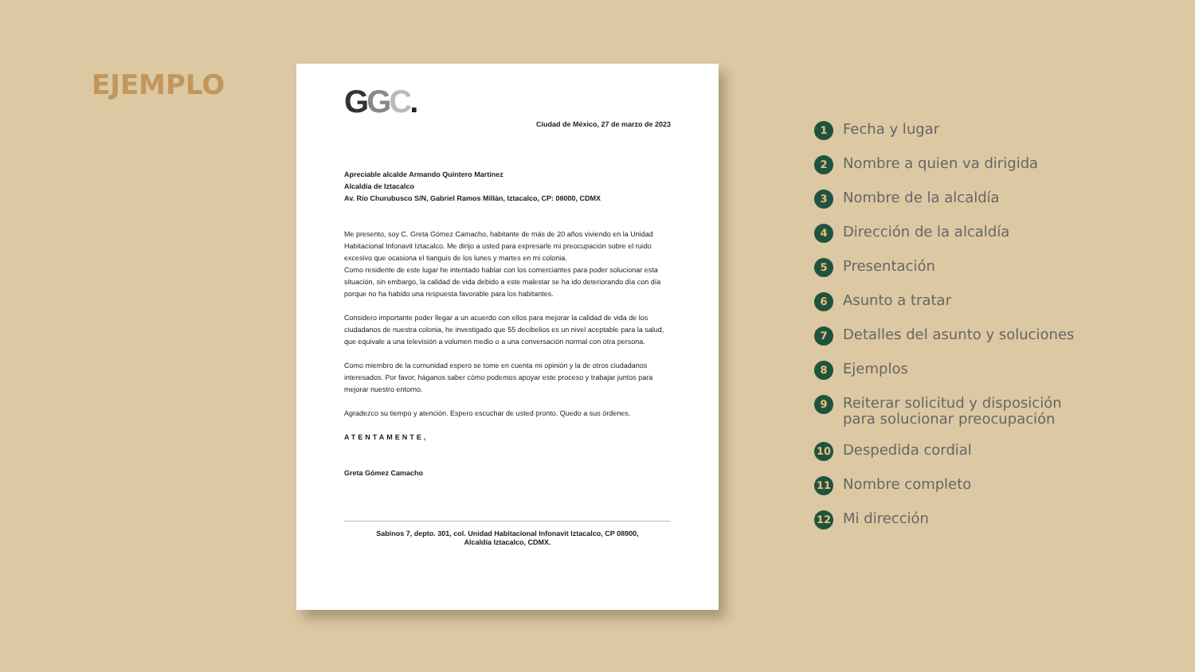EJEMPLO
GGC.
Ciudad de México, 27 de marzo de 2023
Apreciable alcalde Armando Quintero Martínez
Alcaldía de Iztacalco
Av. Río Churubusco S/N, Gabriel Ramos Millán, Iztacalco, CP: 08000, CDMX
Me presento, soy C. Greta Gómez Camacho, habitante de más de 20 años viviendo en la Unidad Habitacional Infonavit Iztacalco. Me dirijo a usted para expresarle mi preocupación sobre el ruido excesivo que ocasiona el tianguis de los lunes y martes en mi colonia.
Como residente de este lugar he intentado hablar con los comerciantes para poder solucionar esta situación, sin embargo, la calidad de vida debido a este malestar se ha ido deteriorando día con día porque no ha habido una respuesta favorable para los habitantes.
Considero importante poder llegar a un acuerdo con ellos para mejorar la calidad de vida de los ciudadanos de nuestra colonia, he investigado que 55 decibelios es un nivel aceptable para la salud, que equivale a una televisión a volumen medio o a una conversación normal con otra persona.
Como miembro de la comunidad espero se tome en cuenta mi opinión y la de otros ciudadanos interesados. Por favor, háganos saber cómo podemos apoyar este proceso y trabajar juntos para mejorar nuestro entorno.
Agradezco su tiempo y atención. Espero escuchar de usted pronto. Quedo a sus órdenes.
ATENTAMENTE,
Greta Gómez Camacho
Sabinos 7, depto. 301, col. Unidad Habitacional Infonavit Iztacalco, CP 08900,
Alcaldía Iztacalco, CDMX.
1 Fecha y lugar
2 Nombre a quien va dirigida
3 Nombre de la alcaldía
4 Dirección de la alcaldía
5 Presentación
6 Asunto a tratar
7 Detalles del asunto y soluciones
8 Ejemplos
9 Reiterar solicitud y disposición
para solucionar preocupación
10 Despedida cordial
11 Nombre completo
12 Mi dirección